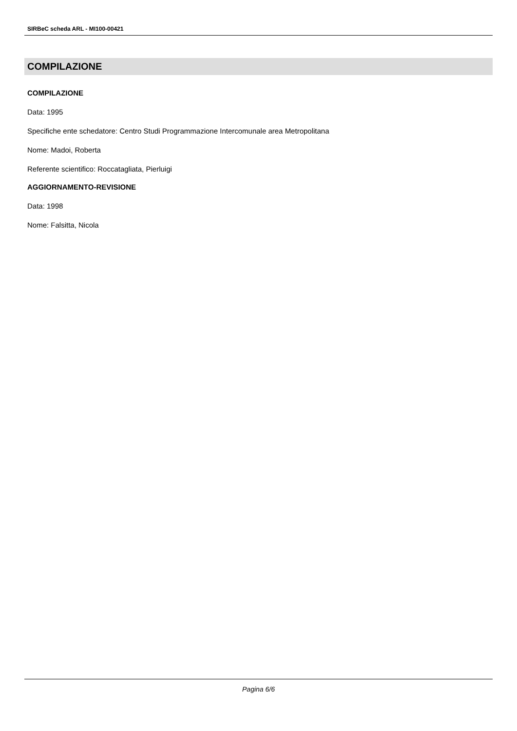SIRBeC scheda ARL - MI100-00421
COMPILAZIONE
COMPILAZIONE
Data: 1995
Specifiche ente schedatore: Centro Studi Programmazione Intercomunale area Metropolitana
Nome: Madoi, Roberta
Referente scientifico: Roccatagliata, Pierluigi
AGGIORNAMENTO-REVISIONE
Data: 1998
Nome: Falsitta, Nicola
Pagina 6/6